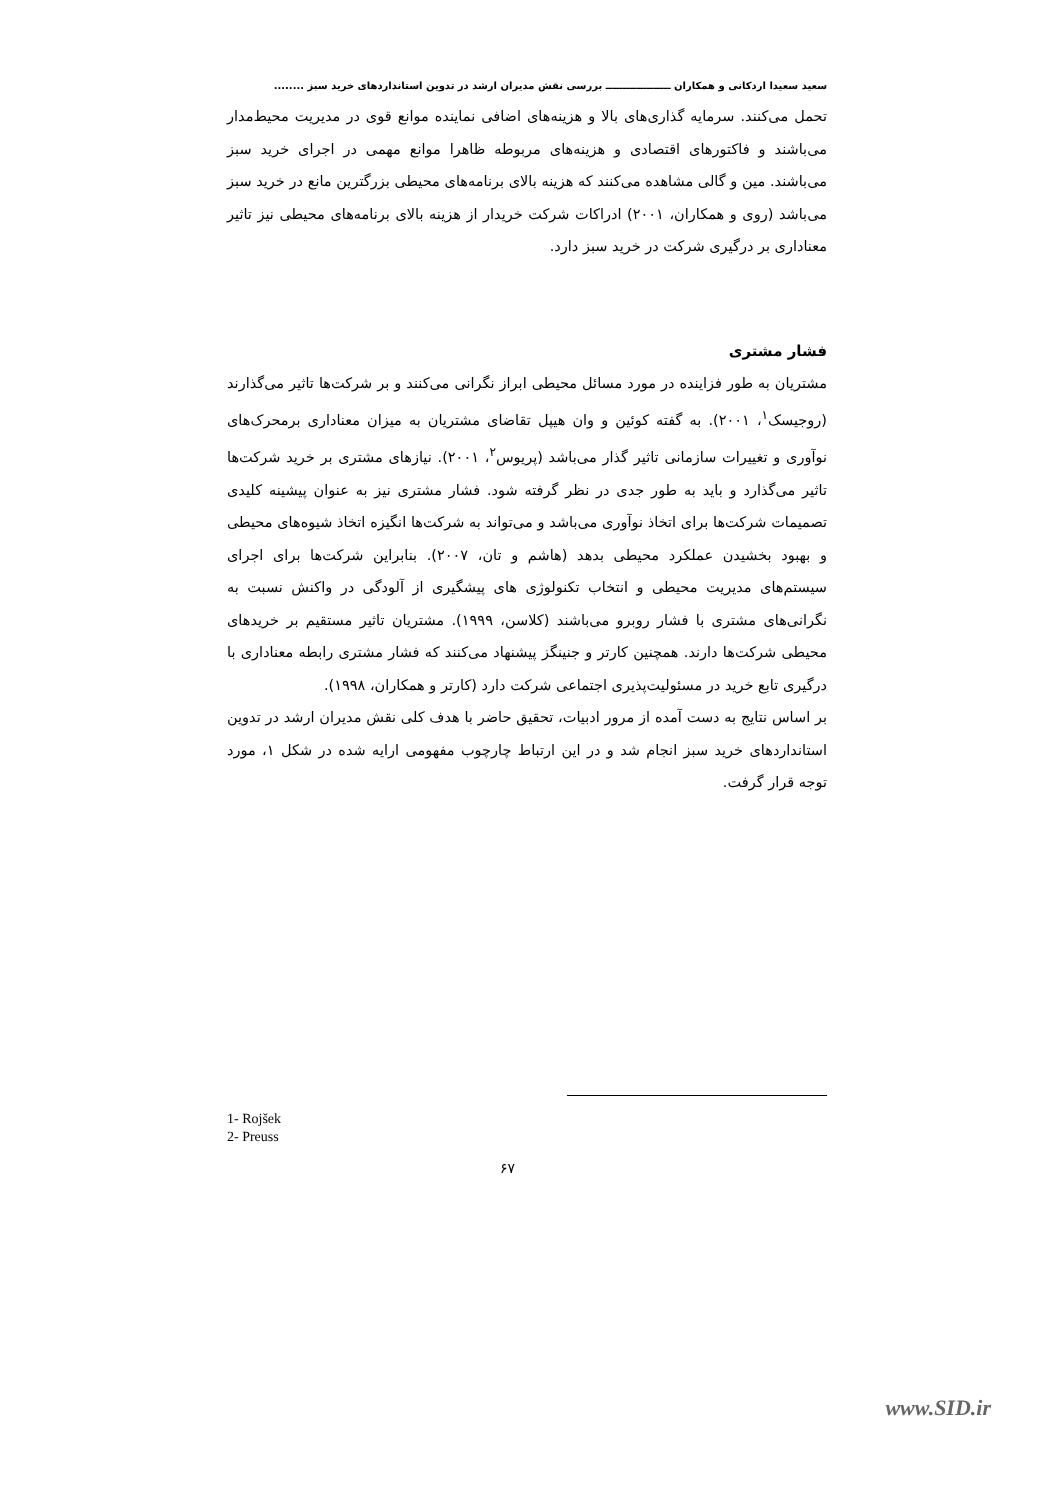سعید سعیدا اردکانی و همکاران ـــــــــــــــــــ بررسی نقش مدیران ارشد در تدوین استانداردهای خرید سبز ........
تحمل می‌کنند. سرمایه گذاری‌های بالا و هزینه‌های اضافی نماینده موانع قوی در مدیریت محیط‌مدار می‌باشند و فاکتورهای اقتصادی و هزینه‌های مربوطه ظاهرا موانع مهمی در اجرای خرید سبز می‌باشند. مین و گالی مشاهده می‌کنند که هزینه بالای برنامه‌های محیطی بزرگترین مانع در خرید سبز می‌باشد (روی و همکاران، ۲۰۰۱) ادراکات شرکت خریدار از هزینه بالای برنامه‌های محیطی نیز تاثیر معناداری بر درگیری شرکت در خرید سبز دارد.
فشار مشتری
مشتریان به طور فزاینده در مورد مسائل محیطی ابراز نگرانی می‌کنند و بر شرکت‌ها تاثیر می‌گذارند (روجیسک<sup>۱</sup>، ۲۰۰۱). به گفته کوئین و وان هیپل تقاضای مشتریان به میزان معناداری برمحرک‌های نوآوری و تغییرات سازمانی تاثیر گذار می‌باشد (پریوس<sup>۲</sup>، ۲۰۰۱). نیازهای مشتری بر خرید شرکت‌ها تاثیر می‌گذارد و باید به طور جدی در نظر گرفته شود. فشار مشتری نیز به عنوان پیشینه کلیدی تصمیمات شرکت‌ها برای اتخاذ نوآوری می‌باشد و می‌تواند به شرکت‌ها انگیزه اتخاذ شیوه‌های محیطی و بهبود بخشیدن عملکرد محیطی بدهد (هاشم و تان، ۲۰۰۷). بنابراین شرکت‌ها برای اجرای سیستم‌های مدیریت محیطی و انتخاب تکنولوژی های پیشگیری از آلودگی در واکنش نسبت به نگرانی‌های مشتری با فشار روبرو می‌باشند (کلاسن، ۱۹۹۹). مشتریان تاثیر مستقیم بر خریدهای محیطی شرکت‌ها دارند. همچنین کارتر و جنینگز پیشنهاد می‌کنند که فشار مشتری رابطه معناداری با درگیری تابع خرید در مسئولیت‌پذیری اجتماعی شرکت دارد (کارتر و همکاران، ۱۹۹۸).
بر اساس نتایج به دست آمده از مرور ادبیات، تحقیق حاضر با هدف کلی نقش مدیران ارشد در تدوین استانداردهای خرید سبز انجام شد و در این ارتباط چارچوب مفهومی ارایه شده در شکل ۱، مورد توجه قرار گرفت.
1- Rojšek
2- Preuss
۶۷
www.SID.ir